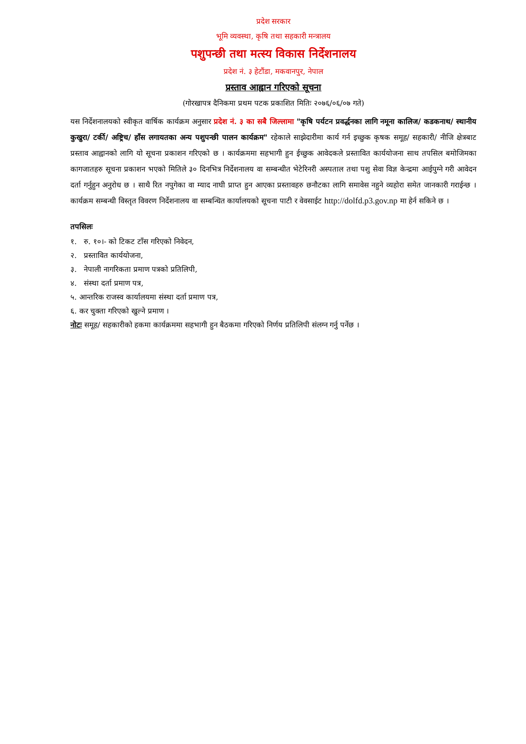प्रदेश सरकार
भूमि व्यवस्था, कृषि तथा सहकारी मन्त्रालय
पशुपन्छी तथा मत्स्य विकास निर्देशनालय
प्रदेश नं. ३ हेटौंडा, मकवानपुर, नेपाल
प्रस्ताव आह्वान गरिएको सूचना
(गोरखापत्र दैनिकमा प्रथम पटक प्रकाशित मितिः २०७६/०६/०७ गते)
यस निर्देशनालयको स्वीकृत वार्षिक कार्यक्रम अनुसार प्रदेश नं. ३ का सबै जिल्लामा "कृषि पर्यटन प्रवर्द्धनका लागि नमूना कालिज/ कडकनाथ/ स्थानीय कुखुरा/ टर्की/ अष्ट्रिच/ हाँस लगायतका अन्य पशुपन्छी पालन कार्यक्रम" रहेकाले साझेदारीमा कार्य गर्न इच्छुक कृषक समूह/ सहकारी/ नीजि क्षेत्रबाट प्रस्ताव आह्वानको लागि यो सूचना प्रकाशन गरिएको छ । कार्यक्रममा सहभागी हुन ईच्छुक आवेदकले प्रस्तावित कार्ययोजना साथ तपसिल बमोजिमका कागजातहरु सूचना प्रकाशन भएको मितिले ३० दिनभित्र निर्देशनालय वा सम्बन्धीत भेटेरिनरी अस्पताल तथा पशु सेवा विज्ञ केन्द्रमा आईपुग्ने गरी आवेदन दर्ता गर्नुहुन अनुरोध छ । साथै रित नपुगेका वा म्याद नाघी प्राप्त हुन आएका प्रस्तावहरु छनौटका लागि समावेस नहुने व्यहोरा समेत जानकारी गराईन्छ ।कार्यक्रम सम्बन्धी विस्तृत विवरण निर्देशनालय वा सम्बन्धित कार्यालयको सूचना पाटी र वेवसाईट http://dolfd.p3.gov.np मा हेर्न सकिने छ ।
तपसिलः
१. रु. १०।- को टिकट टाँस गरिएको निवेदन,
२. प्रस्तावित कार्ययोजना,
३. नेपाली नागरिकता प्रमाण पत्रको प्रतिलिपी,
४. संस्था दर्ता प्रमाण पत्र,
५. आन्तरिक राजस्व कार्यालयमा संस्था दर्ता प्रमाण पत्र,
६. कर चुक्ता गरिएको खुल्ने प्रमाण ।
नोटः समूह/ सहकारीको हकमा कार्यक्रममा सहभागी हुन बैठकमा गरिएको निर्णय प्रतिलिपी संलग्न गर्नु पर्नेछ ।